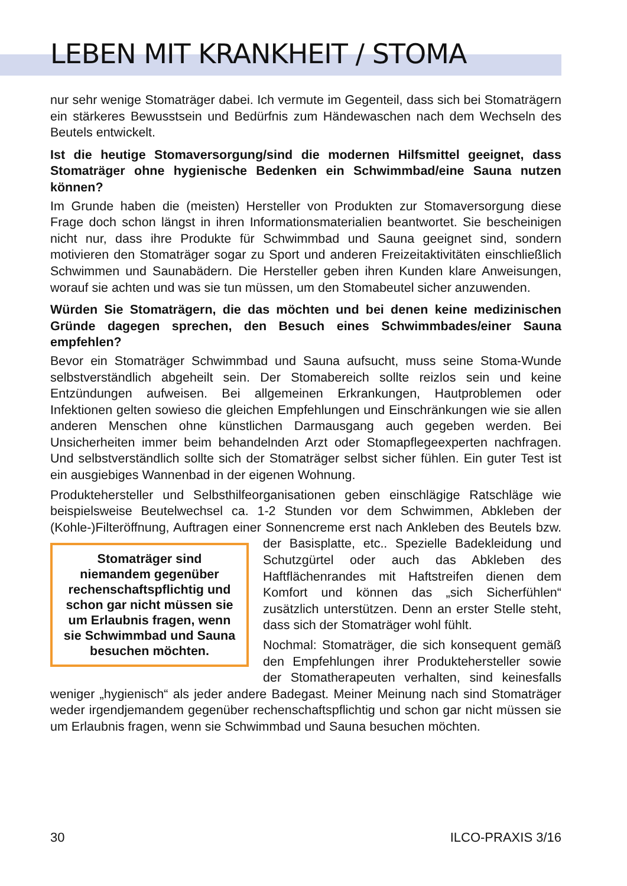LEBEN MIT KRANKHEIT / STOMA
nur sehr wenige Stomaträger dabei. Ich vermute im Gegenteil, dass sich bei Stomaträgern ein stärkeres Bewusstsein und Bedürfnis zum Händewaschen nach dem Wechseln des Beutels entwickelt.
Ist die heutige Stomaversorgung/sind die modernen Hilfsmittel geeignet, dass Stomaträger ohne hygienische Bedenken ein Schwimmbad/eine Sauna nutzen können?
Im Grunde haben die (meisten) Hersteller von Produkten zur Stomaversorgung diese Frage doch schon längst in ihren Informationsmaterialien beantwortet. Sie bescheinigen nicht nur, dass ihre Produkte für Schwimmbad und Sauna geeignet sind, sondern motivieren den Stomaträger sogar zu Sport und anderen Freizeitaktivitäten einschließlich Schwimmen und Saunabädern. Die Hersteller geben ihren Kunden klare Anweisungen, worauf sie achten und was sie tun müssen, um den Stomabeutel sicher anzuwenden.
Würden Sie Stomaträgern, die das möchten und bei denen keine medizinischen Gründe dagegen sprechen, den Besuch eines Schwimmbades/einer Sauna empfehlen?
Bevor ein Stomaträger Schwimmbad und Sauna aufsucht, muss seine Stoma-Wunde selbstverständlich abgeheilt sein. Der Stomabereich sollte reizlos sein und keine Entzündungen aufweisen. Bei allgemeinen Erkrankungen, Hautproblemen oder Infektionen gelten sowieso die gleichen Empfehlungen und Einschränkungen wie sie allen anderen Menschen ohne künstlichen Darmausgang auch gegeben werden. Bei Unsicherheiten immer beim behandelnden Arzt oder Stomapflegeexperten nachfragen. Und selbstverständlich sollte sich der Stomaträger selbst sicher fühlen. Ein guter Test ist ein ausgiebiges Wannenbad in der eigenen Wohnung.
Produktehersteller und Selbsthilfeorganisationen geben einschlägige Ratschläge wie beispielsweise Beutelwechsel ca. 1-2 Stunden vor dem Schwimmen, Abkleben der (Kohle-)Filteröffnung, Auftragen einer Sonnencreme erst nach Ankleben Stomaträger sind niemandem gegenüber rechenschaftspflichtig und schon gar nicht müssen sie um Erlaubnis fragen, wenn sie Schwimmbad und Sauna besuchen möchten. des Beutels bzw. der Basisplatte, etc.. Spezielle Badekleidung und Schutzgürtel oder auch das Abkleben des Haftflächenrandes mit Haftstreifen dienen dem Komfort und können das „sich Sicherfühlen“ zusätzlich unterstützen. Denn an erster Stelle steht, dass sich der Stomaträger wohl fühlt.
Nochmal: Stomaträger, die sich konsequent gemäß den Empfehlungen ihrer Produktehersteller sowie der Stomatherapeuten verhalten, sind keinesfalls weniger „hygienisch“ als jeder andere Badegast. Meiner Meinung nach sind Stomaträger weder irgendjemandem gegenüber rechenschaftspflichtig und schon gar nicht müssen sie um Erlaubnis fragen, wenn sie Schwimmbad und Sauna besuchen möchten.
30 ILCO-PRAXIS 3/16